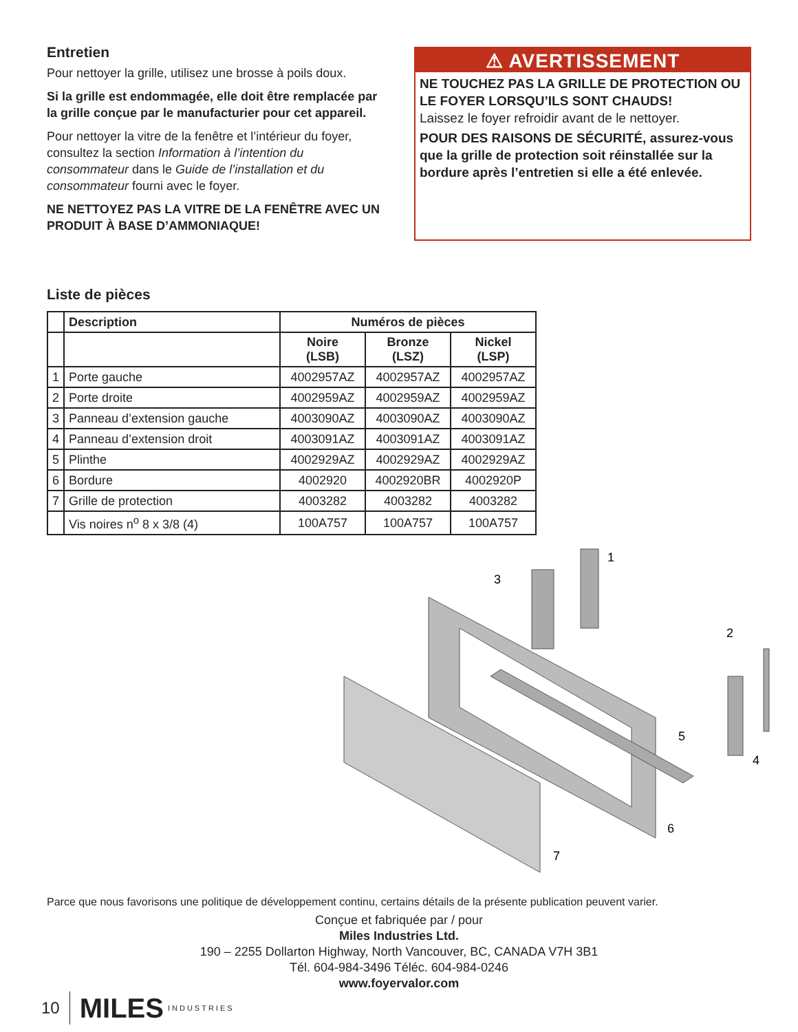Entretien
Pour nettoyer la grille, utilisez une brosse à poils doux.
Si la grille est endommagée, elle doit être remplacée par la grille conçue par le manufacturier pour cet appareil.
Pour nettoyer la vitre de la fenêtre et l’intérieur du foyer, consultez la section Information à l’intention du consommateur dans le Guide de l’installation et du consommateur fourni avec le foyer.
NE NETTOYEZ PAS LA VITRE DE LA FENÊTRE AVEC UN PRODUIT À BASE D’AMMONIAQUE!
⚠ AVERTISSEMENT
NE TOUCHEZ PAS LA GRILLE DE PROTECTION OU LE FOYER LORSQU’ILS SONT CHAUDS!
Laissez le foyer refroidir avant de le nettoyer.
POUR DES RAISONS DE SÉCURITÉ, assurez-vous que la grille de protection soit réinstallée sur la bordure après l’entretien si elle a été enlevée.
Liste de pièces
| | Description | Numéros de pièces | | |
| --- | --- | --- | --- | --- |
| | | Noire (LSB) | Bronze (LSZ) | Nickel (LSP) |
| 1 | Porte gauche | 4002957AZ | 4002957AZ | 4002957AZ |
| 2 | Porte droite | 4002959AZ | 4002959AZ | 4002959AZ |
| 3 | Panneau d’extension gauche | 4003090AZ | 4003090AZ | 4003090AZ |
| 4 | Panneau d’extension droit | 4003091AZ | 4003091AZ | 4003091AZ |
| 5 | Plinthe | 4002929AZ | 4002929AZ | 4002929AZ |
| 6 | Bordure | 4002920 | 4002920BR | 4002920P |
| 7 | Grille de protection | 4003282 | 4003282 | 4003282 |
| | Vis noires n<sup>o</sup> 8 x 3/8 (4) | 100A757 | 100A757 | 100A757 |
3
1
2
5
4
6
7
Parce que nous favorisons une politique de développement continu, certains détails de la présente publication peuvent varier.
Conçue et fabriquée par / pour
Miles Industries Ltd.
190 – 2255 Dollarton Highway, North Vancouver, BC, CANADA V7H 3B1
Tél. 604-984-3496 Téléc. 604-984-0246
www.foyervalor.com
10 MILES INDUSTRIES